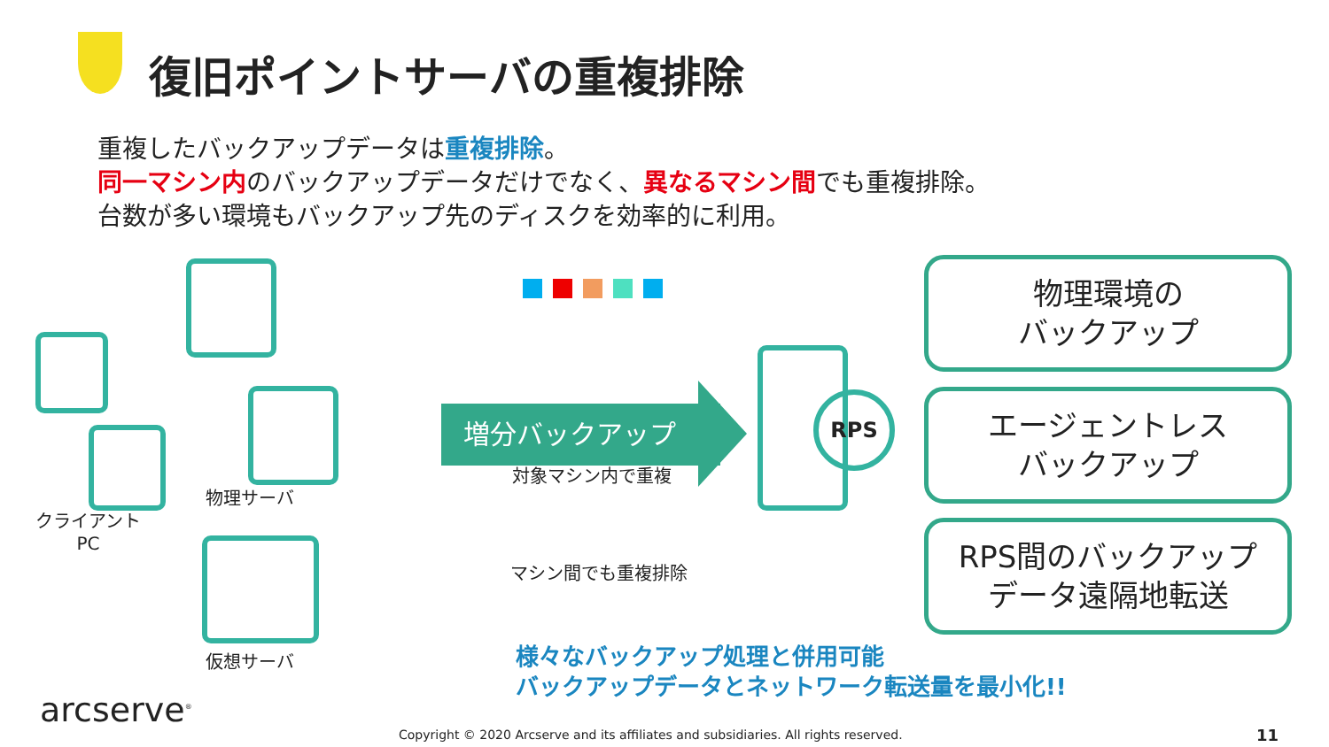復旧ポイントサーバの重複排除
重複したバックアップデータは重複排除。
同一マシン内のバックアップデータだけでなく、異なるマシン間でも重複排除。
台数が多い環境もバックアップ先のディスクを効率的に利用。
クライアント
PC
物理サーバ
仮想サーバ
増分バックアップ
対象マシン内で重複
マシン間でも重複排除
RPS
物理環境の
バックアップ
エージェントレス
バックアップ
RPS間のバックアップ
データ遠隔地転送
様々なバックアップ処理と併用可能
バックアップデータとネットワーク転送量を最小化!!
arcserve<sup>®</sup>
Copyright © 2020 Arcserve and its affiliates and subsidiaries. All rights reserved.
11